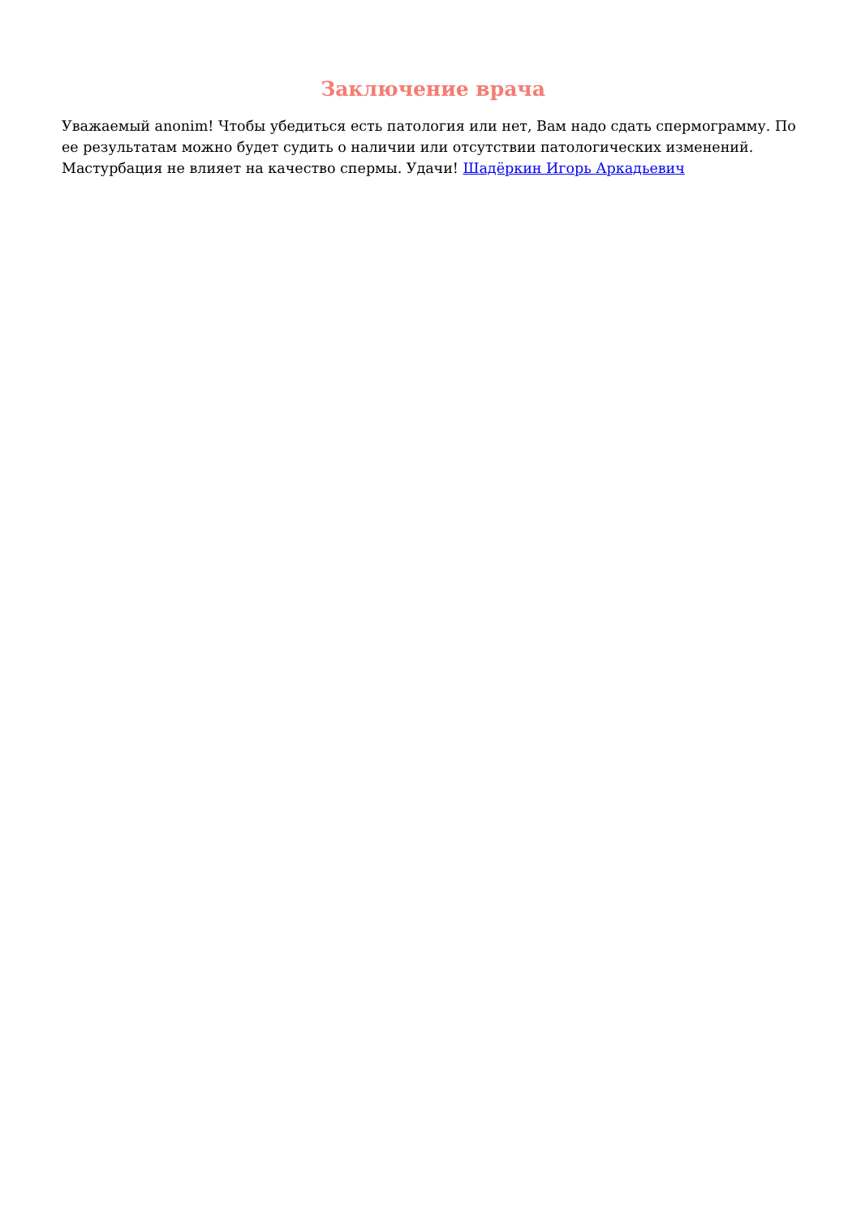Заключение врача
Уважаемый anonim! Чтобы убедиться есть патология или нет, Вам надо сдать спермограмму. По ее результатам можно будет судить о наличии или отсутствии патологических изменений. Мастурбация не влияет на качество спермы. Удачи! Шадёркин Игорь Аркадьевич